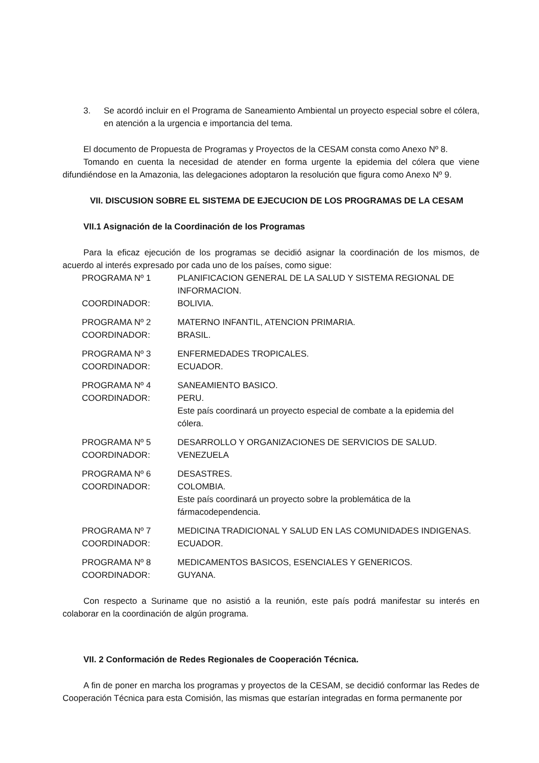3. Se acordó incluir en el Programa de Saneamiento Ambiental un proyecto especial sobre el cólera, en atención a la urgencia e importancia del tema.
El documento de Propuesta de Programas y Proyectos de la CESAM consta como Anexo Nº 8.
Tomando en cuenta la necesidad de atender en forma urgente la epidemia del cólera que viene difundiéndose en la Amazonia, las delegaciones adoptaron la resolución que figura como Anexo Nº 9.
VII. DISCUSION SOBRE EL SISTEMA DE EJECUCION DE LOS PROGRAMAS DE LA CESAM
VII.1 Asignación de la Coordinación de los Programas
Para la eficaz ejecución de los programas se decidió asignar la coordinación de los mismos, de acuerdo al interés expresado por cada uno de los países, como sigue:
| PROGRAMA Nº 1 | PLANIFICACION GENERAL DE LA SALUD Y SISTEMA REGIONAL DE INFORMACION. |
| COORDINADOR: | BOLIVIA. |
| PROGRAMA Nº 2 | MATERNO INFANTIL, ATENCION PRIMARIA. |
| COORDINADOR: | BRASIL. |
| PROGRAMA Nº 3 | ENFERMEDADES TROPICALES. |
| COORDINADOR: | ECUADOR. |
| PROGRAMA Nº 4 | SANEAMIENTO BASICO. |
| COORDINADOR: | PERU. Este país coordinará un proyecto especial de combate a la epidemia del cólera. |
| PROGRAMA Nº 5 | DESARROLLO Y ORGANIZACIONES DE SERVICIOS DE SALUD. |
| COORDINADOR: | VENEZUELA |
| PROGRAMA Nº 6 | DESASTRES. |
| COORDINADOR: | COLOMBIA. Este país coordinará un proyecto sobre la problemática de la fármacodependencia. |
| PROGRAMA Nº 7 | MEDICINA TRADICIONAL Y SALUD EN LAS COMUNIDADES INDIGENAS. |
| COORDINADOR: | ECUADOR. |
| PROGRAMA Nº 8 | MEDICAMENTOS BASICOS, ESENCIALES Y GENERICOS. |
| COORDINADOR: | GUYANA. |
Con respecto a Suriname que no asistió a la reunión, este país podrá manifestar su interés en colaborar en la coordinación de algún programa.
VII. 2 Conformación de Redes Regionales de Cooperación Técnica.
A fin de poner en marcha los programas y proyectos de la CESAM, se decidió conformar las Redes de Cooperación Técnica para esta Comisión, las mismas que estarían integradas en forma permanente por